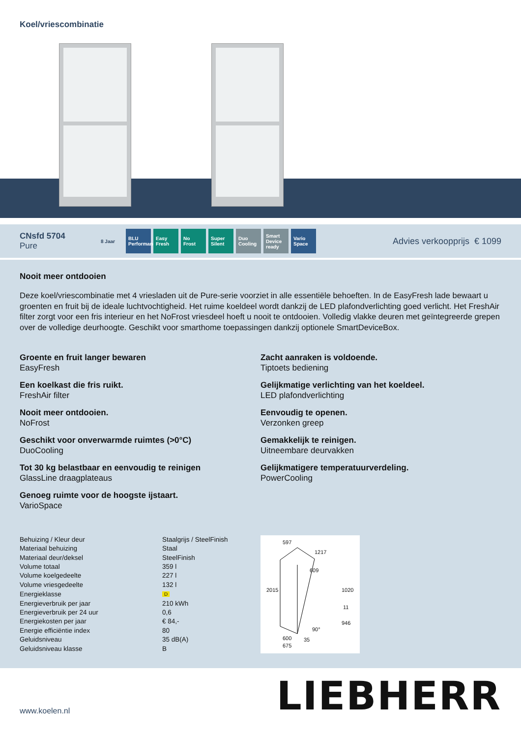Koel/vriescombinatie
CNsfd 5704
Pure
8 Jaar BLU Performance
Easy Fresh
No Frost Super Silent
Duo Cooling
Smart Device ready
Vario Space
Advies verkoopprijs € 1099
Nooit meer ontdooien
Deze koel/vriescombinatie met 4 vriesladen uit de Pure-serie voorziet in alle essentiële behoeften. In de EasyFresh lade bewaart u groenten en fruit bij de ideale luchtvochtigheid. Het ruime koeldeel wordt dankzij de LED plafondverlichting goed verlicht. Het FreshAir filter zorgt voor een fris interieur en het NoFrost vriesdeel hoeft u nooit te ontdooien. Volledig vlakke deuren met geïntegreerde grepen over de volledige deurhoogte. Geschikt voor smarthome toepassingen dankzij optionele SmartDeviceBox.
Groente en fruit langer bewaren
EasyFresh
Zacht aanraken is voldoende.
Tiptoets bediening
Een koelkast die fris ruikt.
FreshAir filter
Gelijkmatige verlichting van het koeldeel.
LED plafondverlichting
Nooit meer ontdooien.
NoFrost
Eenvoudig te openen.
Verzonken greep
Geschikt voor onverwarmde ruimtes (>0°C)
DuoCooling
Gemakkelijk te reinigen.
Uitneembare deurvakken
Tot 30 kg belastbaar en eenvoudig te reinigen
GlassLine draagplateaus
Gelijkmatigere temperatuurverdeling.
PowerCooling
Genoeg ruimte voor de hoogste ijstaart.
VarioSpace
| Behuizing / Kleur deur | Staalgrijs / SteelFinish |
| Materiaal behuizing | Staal |
| Materiaal deur/deksel | SteelFinish |
| Volume totaal | 359 l |
| Volume koelgedeelte | 227 l |
| Volume vriesgedeelte | 132 l |
| Energieklasse | D |
| Energieverbruik per jaar | 210 kWh |
| Energieverbruik per 24 uur | 0,6 |
| Energiekosten per jaar | € 84,- |
| Energie efficiëntie index | 80 |
| Geluidsniveau | 35 dB(A) |
| Geluidsniveau klasse | B |
597
1217
609
2015 1020
11
946
90°
600 35
675
www.koelen.nl
LIEBHERR